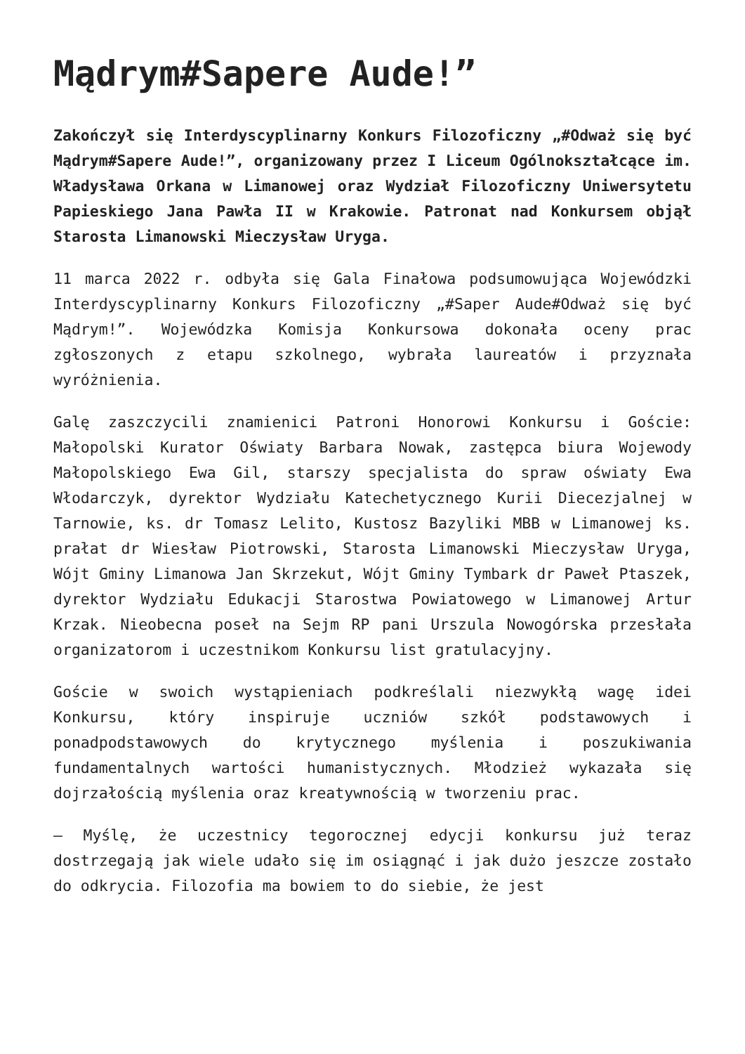Mądrym#Sapere Aude!”
Zakończył się Interdyscyplinarny Konkurs Filozoficzny „#Odważ się być Mądrym#Sapere Aude!”, organizowany przez I Liceum Ogólnokształcące im. Władysława Orkana w Limanowej oraz Wydział Filozoficzny Uniwersytetu Papieskiego Jana Pawła II w Krakowie. Patronat nad Konkursem objął Starosta Limanowski Mieczysław Uryga.
11 marca 2022 r. odbyła się Gala Finałowa podsumowująca Wojewódzki Interdyscyplinarny Konkurs Filozoficzny „#Saper Aude#Odważ się być Mądrym!”. Wojewódzka Komisja Konkursowa dokonała oceny prac zgłoszonych z etapu szkolnego, wybrała laureatów i przyznała wyróżnienia.
Galę zaszczycili znamienici Patroni Honorowi Konkursu i Goście: Małopolski Kurator Oświaty Barbara Nowak, zastępca biura Wojewody Małopolskiego Ewa Gil, starszy specjalista do spraw oświaty Ewa Włodarczyk, dyrektor Wydziału Katechetycznego Kurii Diecezjalnej w Tarnowie, ks. dr Tomasz Lelito, Kustosz Bazyliki MBB w Limanowej ks. prałat dr Wiesław Piotrowski, Starosta Limanowski Mieczysław Uryga, Wójt Gminy Limanowa Jan Skrzekut, Wójt Gminy Tymbark dr Paweł Ptaszek, dyrektor Wydziału Edukacji Starostwa Powiatowego w Limanowej Artur Krzak. Nieobecna poseł na Sejm RP pani Urszula Nowogórska przesłała organizatorom i uczestnikom Konkursu list gratulacyjny.
Goście w swoich wystąpieniach podkreślali niezwykłą wagę idei Konkursu, który inspiruje uczniów szkół podstawowych i ponadpodstawowych do krytycznego myślenia i poszukiwania fundamentalnych wartości humanistycznych. Młodzież wykazała się dojrzałością myślenia oraz kreatywnością w tworzeniu prac.
– Myślę, że uczestnicy tegorocznej edycji konkursu już teraz dostrzegają jak wiele udało się im osiągnąć i jak dużo jeszcze zostało do odkrycia. Filozofia ma bowiem to do siebie, że jest